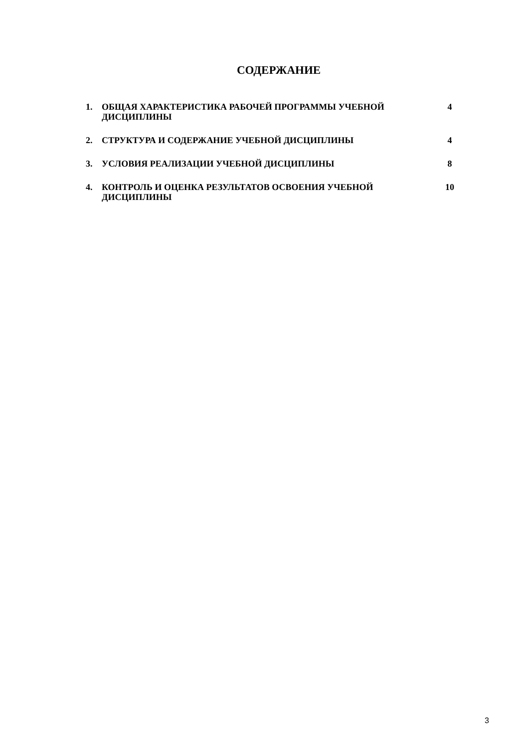СОДЕРЖАНИЕ
| 1. | ОБЩАЯ ХАРАКТЕРИСТИКА РАБОЧЕЙ ПРОГРАММЫ УЧЕБНОЙ ДИСЦИПЛИНЫ | 4 |
| 2. | СТРУКТУРА И СОДЕРЖАНИЕ УЧЕБНОЙ ДИСЦИПЛИНЫ | 4 |
| 3. | УСЛОВИЯ РЕАЛИЗАЦИИ УЧЕБНОЙ ДИСЦИПЛИНЫ | 8 |
| 4. | КОНТРОЛЬ И ОЦЕНКА РЕЗУЛЬТАТОВ ОСВОЕНИЯ УЧЕБНОЙ ДИСЦИПЛИНЫ | 10 |
3